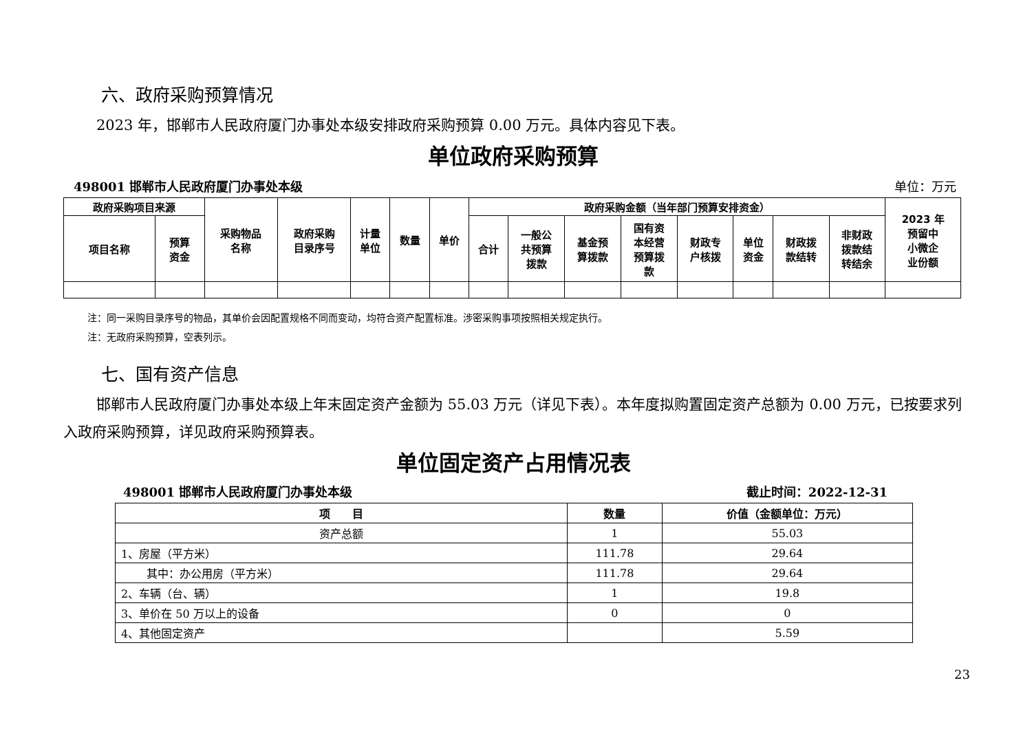六、政府采购预算情况
2023 年，邯郸市人民政府厦门办事处本级安排政府采购预算 0.00 万元。具体内容见下表。
单位政府采购预算
498001 邯郸市人民政府厦门办事处本级 单位：万元
| 政府采购项目来源 | | 采购物品 名称 | 政府采购 目录序号 | 计量 单位 | 数量 | 单价 | 政府采购金额（当年部门预算安排资金） | | | | | | | | 2023 年 预留中 小微企 业份额 |
| --- | --- | --- | --- | --- | --- | --- | --- | --- | --- | --- | --- | --- | --- | --- | --- |
| 项目名称 | 预算 资金 | | | | | | 合计 | 一般公 共预算 拨款 | 基金预 算拨款 | 国有资 本经营 预算拨 款 | 财政专 户核拨 | 单位 资金 | 财政拨 款结转 | 非财政 拨款结 转结余 | |
注：同一采购目录序号的物品，其单价会因配置规格不同而变动，均符合资产配置标准。涉密采购事项按照相关规定执行。
注：无政府采购预算，空表列示。
七、国有资产信息
邯郸市人民政府厦门办事处本级上年末固定资产金额为 55.03 万元（详见下表）。本年度拟购置固定资产总额为 0.00 万元，已按要求列入政府采购预算，详见政府采购预算表。
单位固定资产占用情况表
498001 邯郸市人民政府厦门办事处本级 截止时间：2022-12-31
| 项 目 | 数量 | 价值（金额单位：万元） |
| --- | --- | --- |
| 资产总额 | 1 | 55.03 |
| 1、房屋（平方米） | 111.78 | 29.64 |
| 其中：办公用房（平方米） | 111.78 | 29.64 |
| 2、车辆（台、辆） | 1 | 19.8 |
| 3、单价在 50 万以上的设备 | 0 | 0 |
| 4、其他固定资产 | | 5.59 |
23